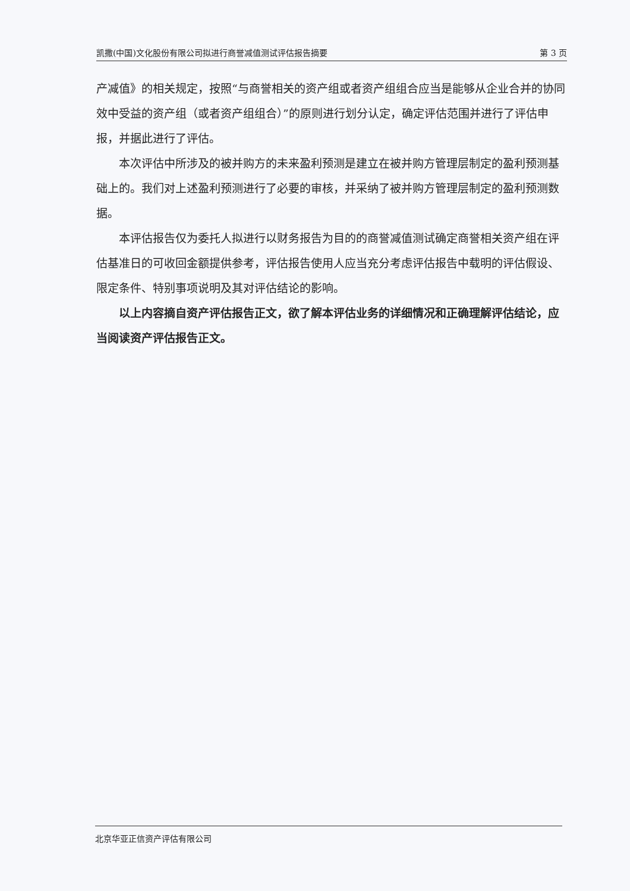凯撒(中国)文化股份有限公司拟进行商誉减值测试评估报告摘要 第 3 页
产减值》的相关规定，按照“与商誉相关的资产组或者资产组组合应当是能够从企业合并的协同效中受益的资产组（或者资产组组合）”的原则进行划分认定，确定评估范围并进行了评估申报，并据此进行了评估。
本次评估中所涉及的被并购方的未来盈利预测是建立在被并购方管理层制定的盈利预测基础上的。我们对上述盈利预测进行了必要的审核，并采纳了被并购方管理层制定的盈利预测数据。
本评估报告仅为委托人拟进行以财务报告为目的的商誉减值测试确定商誉相关资产组在评估基准日的可收回金额提供参考，评估报告使用人应当充分考虑评估报告中载明的评估假设、限定条件、特别事项说明及其对评估结论的影响。
以上内容摘自资产评估报告正文，欲了解本评估业务的详细情况和正确理解评估结论，应当阅读资产评估报告正文。
北京华亚正信资产评估有限公司